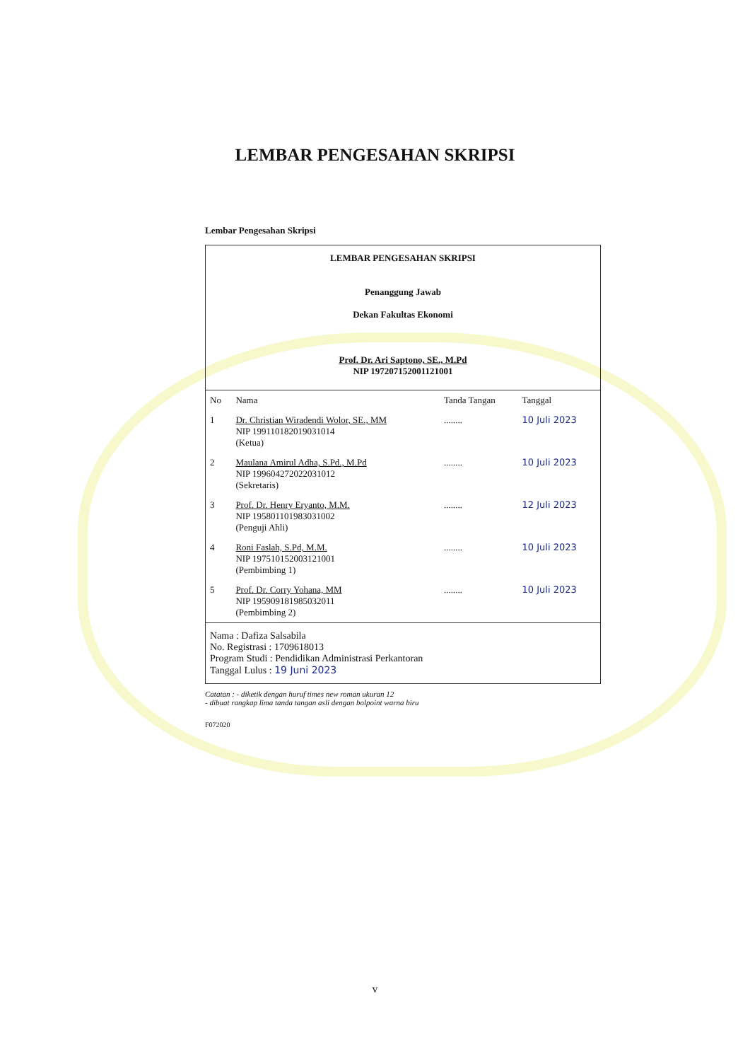LEMBAR PENGESAHAN SKRIPSI
Lembar Pengesahan Skripsi
LEMBAR PENGESAHAN SKRIPSI
Penanggung Jawab
Dekan Fakultas Ekonomi
Prof. Dr. Ari Saptono, SE., M.Pd
NIP 197207152001121001
| No | Nama | Tanda Tangan | Tanggal |
| --- | --- | --- | --- |
| 1 | Dr. Christian Wiradendi Wolor, SE., MM NIP 199110182019031014 (Ketua) | ........ | 10 Juli 2023 |
| 2 | Maulana Amirul Adha, S.Pd., M.Pd NIP 199604272022031012 (Sekretaris) | ........ | 10 Juli 2023 |
| 3 | Prof. Dr. Henry Eryanto, M.M. NIP 195801101983031002 (Penguji Ahli) | ........ | 12 Juli 2023 |
| 4 | Roni Faslah, S.Pd, M.M. NIP 197510152003121001 (Pembimbing 1) | ........ | 10 Juli 2023 |
| 5 | Prof. Dr. Corry Yohana, MM NIP 195909181985032011 (Pembimbing 2) | ........ | 10 Juli 2023 |
Nama : Dafiza Salsabila
No. Registrasi : 1709618013
Program Studi : Pendidikan Administrasi Perkantoran
Tanggal Lulus : 19 Juni 2023
Catatan : - diketik dengan huruf times new roman ukuran 12
- dibuat rangkap lima tanda tangan asli dengan bolpoint warna biru
F072020
v